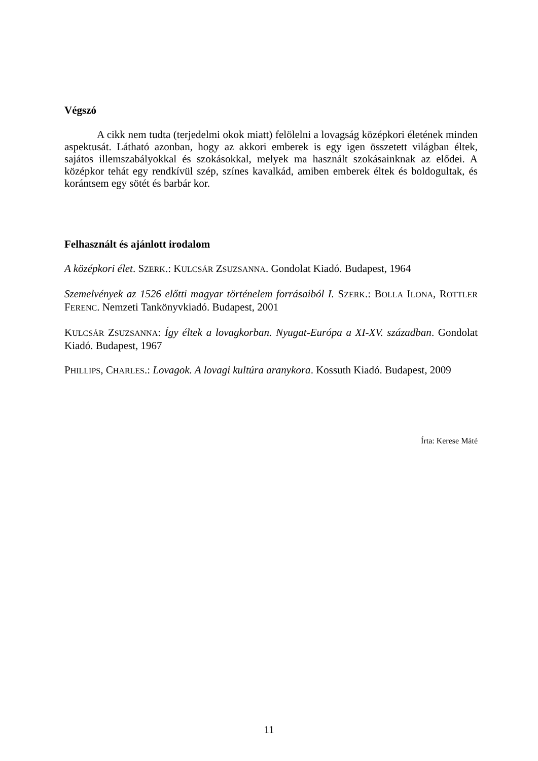Végszó
A cikk nem tudta (terjedelmi okok miatt) felölelni a lovagság középkori életének minden aspektusát. Látható azonban, hogy az akkori emberek is egy igen összetett világban éltek, sajátos illemszabályokkal és szokásokkal, melyek ma használt szokásainknak az elődei. A középkor tehát egy rendkívül szép, színes kavalkád, amiben emberek éltek és boldogultak, és korántsem egy sötét és barbár kor.
Felhasznált és ajánlott irodalom
A középkori élet. SZERK.: KULCSÁR ZSUZSANNA. Gondolat Kiadó. Budapest, 1964
Szemelvények az 1526 előtti magyar történelem forrásaiból I. SZERK.: BOLLA ILONA, ROTTLER FERENC. Nemzeti Tankönyvkiadó. Budapest, 2001
KULCSÁR ZSUZSANNA: Így éltek a lovagkorban. Nyugat-Európa a XI-XV. században. Gondolat Kiadó. Budapest, 1967
PHILLIPS, CHARLES.: Lovagok. A lovagi kultúra aranykora. Kossuth Kiadó. Budapest, 2009
Írta: Kerese Máté
11